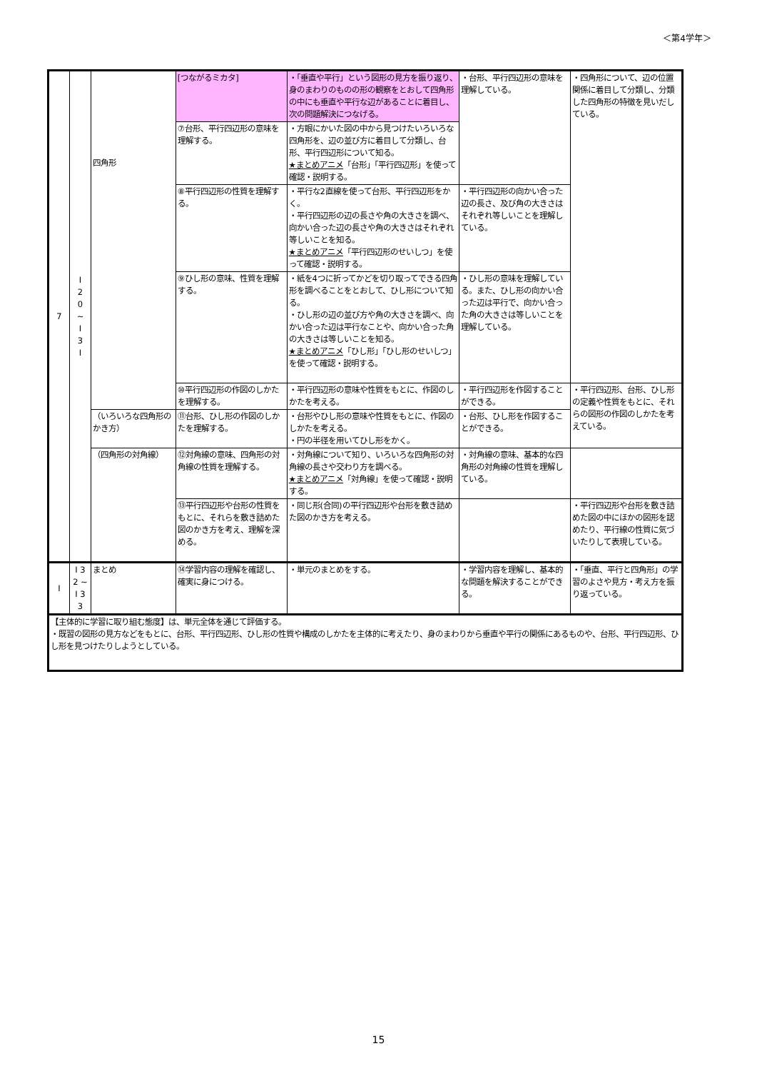＜第4学年＞
| 7 | I 2 0 ~ I 3 I | 四角形 | [つながるミカタ] | ・「垂直や平行」という図形の見方を振り返り、身のまわりのものの形の観察をとおして四角形の中にも垂直や平行な辺があることに着目し、次の問題解決につなげる。 | ・台形、平行四辺形の意味を理解している。 | ・四角形について、辺の位置関係に着目して分類し、分類した四角形の特徴を見いだしている。 |
| | | | ⑦台形、平行四辺形の意味を理解する。 | ・方眼にかいた図の中から見つけたいろいろな四角形を、辺の並び方に着目して分類し、台形、平行四辺形について知る。 ★まとめアニメ 「台形」「平行四辺形」を使って確認・説明する。 | | |
| | | | ⑧平行四辺形の性質を理解する。 | ・平行な2直線を使って台形、平行四辺形をかく。 ・平行四辺形の辺の長さや角の大きさを調べ、向かい合った辺の長さや角の大きさはそれぞれ等しいことを知る。 ★まとめアニメ 「平行四辺形のせいしつ」を使って確認・説明する。 | ・平行四辺形の向かい合った辺の長さ、及び角の大きさはそれぞれ等しいことを理解している。 | |
| | | | ⑨ひし形の意味、性質を理解する。 | ・紙を4つに折ってかどを切り取ってできる四角形を調べることをとおして、ひし形について知る。 ・ひし形の辺の並び方や角の大きさを調べ、向かい合った辺は平行なことや、向かい合った角の大きさは等しいことを知る。 ★まとめアニメ 「ひし形」「ひし形のせいしつ」を使って確認・説明する。 | ・ひし形の意味を理解している。また、ひし形の向かい合った辺は平行で、向かい合った角の大きさは等しいことを理解している。 | |
| | | | ⑩平行四辺形の作図のしかたを理解する。 | ・平行四辺形の意味や性質をもとに、作図のしかたを考える。 | ・平行四辺形を作図することができる。 | ・平行四辺形、台形、ひし形の定義や性質をもとに、それらの図形の作図のしかたを考えている。 |
| | | （いろいろな四角形のかき方） | ⑪台形、ひし形の作図のしかたを理解する。 | ・台形やひし形の意味や性質をもとに、作図のしかたを考える。 ・円の半径を用いてひし形をかく。 | ・台形、ひし形を作図することができる。 | |
| | | （四角形の対角線） | ⑫対角線の意味、四角形の対角線の性質を理解する。 | ・対角線について知り、いろいろな四角形の対角線の長さや交わり方を調べる。 ★まとめアニメ 「対角線」を使って確認・説明する。 | ・対角線の意味、基本的な四角形の対角線の性質を理解している。 | |
| | | | ⑬平行四辺形や台形の性質をもとに、それらを敷き詰めた図のかき方を考え、理解を深める。 | ・同じ形(合同)の平行四辺形や台形を敷き詰めた図のかき方を考える。 | | ・平行四辺形や台形を敷き詰めた図の中にほかの図形を認めたり、平行線の性質に気づいたりして表現している。 |
| I | I 3 2 ~ I 3 3 | まとめ | ⑭学習内容の理解を確認し、確実に身につける。 | ・単元のまとめをする。 | ・学習内容を理解し、基本的な問題を解決することができる。 | ・「垂直、平行と四角形」の学習のよさや見方・考え方を振り返っている。 |
| 【主体的に学習に取り組む態度】は、単元全体を通じて評価する。 ・既習の図形の見方などをもとに、台形、平行四辺形、ひし形の性質や構成のしかたを主体的に考えたり、身のまわりから垂直や平行の関係にあるものや、台形、平行四辺形、ひし形を見つけたりしようとしている。 | | | | | | |
15